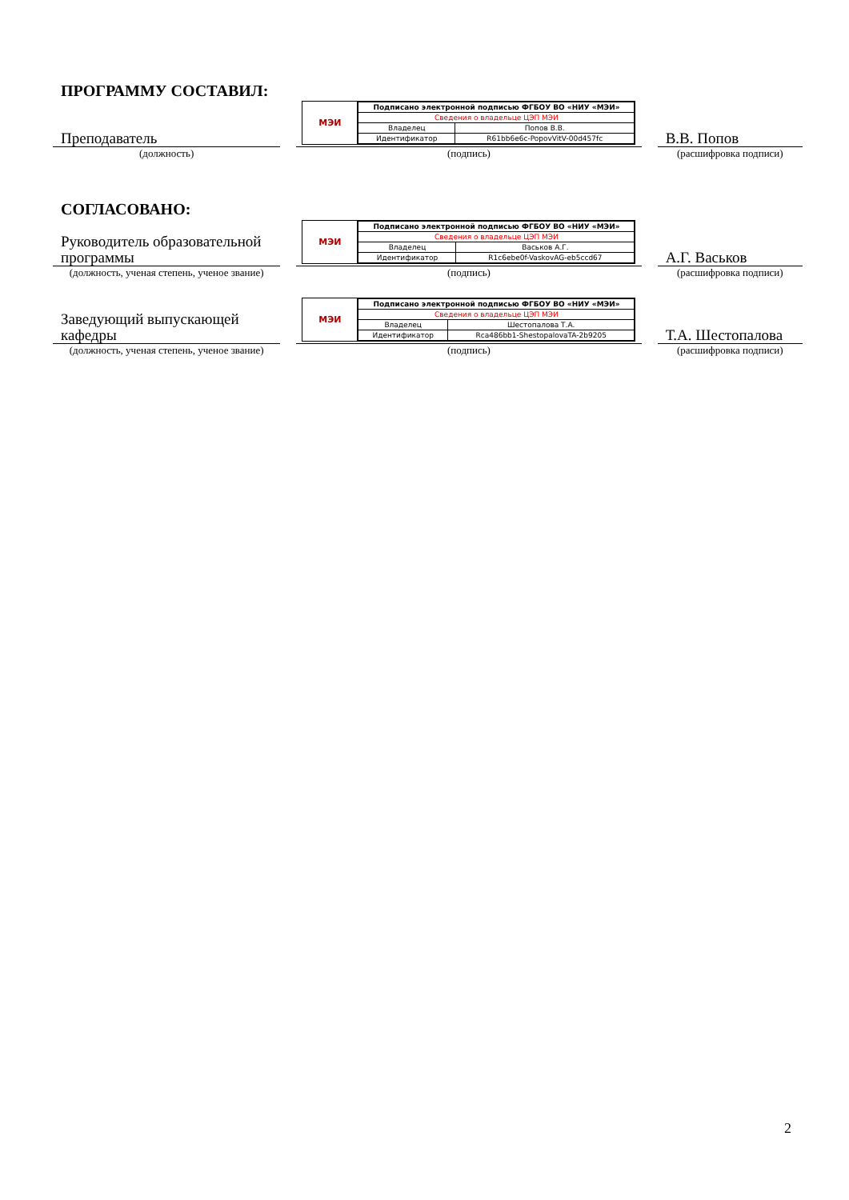ПРОГРАММУ СОСТАВИЛ:
Преподаватель
(должность)
МЭИ
| Подписано электронной подписью ФГБОУ ВО «НИУ «МЭИ» | |
| Сведения о владельце ЦЭП МЭИ | |
| Владелец | Попов В.В. |
| Идентификатор | R61bb6e6c-PopovVitV-00d457fc |
(подпись)
В.В. Попов
(расшифровка подписи)
СОГЛАСОВАНО:
Руководитель образовательной программы
(должность, ученая степень, ученое звание)
МЭИ
| Подписано электронной подписью ФГБОУ ВО «НИУ «МЭИ» | |
| Сведения о владельце ЦЭП МЭИ | |
| Владелец | Васьков А.Г. |
| Идентификатор | R1c6ebe0f-VaskovAG-eb5ccd67 |
(подпись)
А.Г. Васьков
(расшифровка подписи)
Заведующий выпускающей кафедры
(должность, ученая степень, ученое звание)
МЭИ
| Подписано электронной подписью ФГБОУ ВО «НИУ «МЭИ» | |
| Сведения о владельце ЦЭП МЭИ | |
| Владелец | Шестопалова Т.А. |
| Идентификатор | Rca486bb1-ShestopalovaTA-2b9205 |
(подпись)
Т.А. Шестопалова
(расшифровка подписи)
2